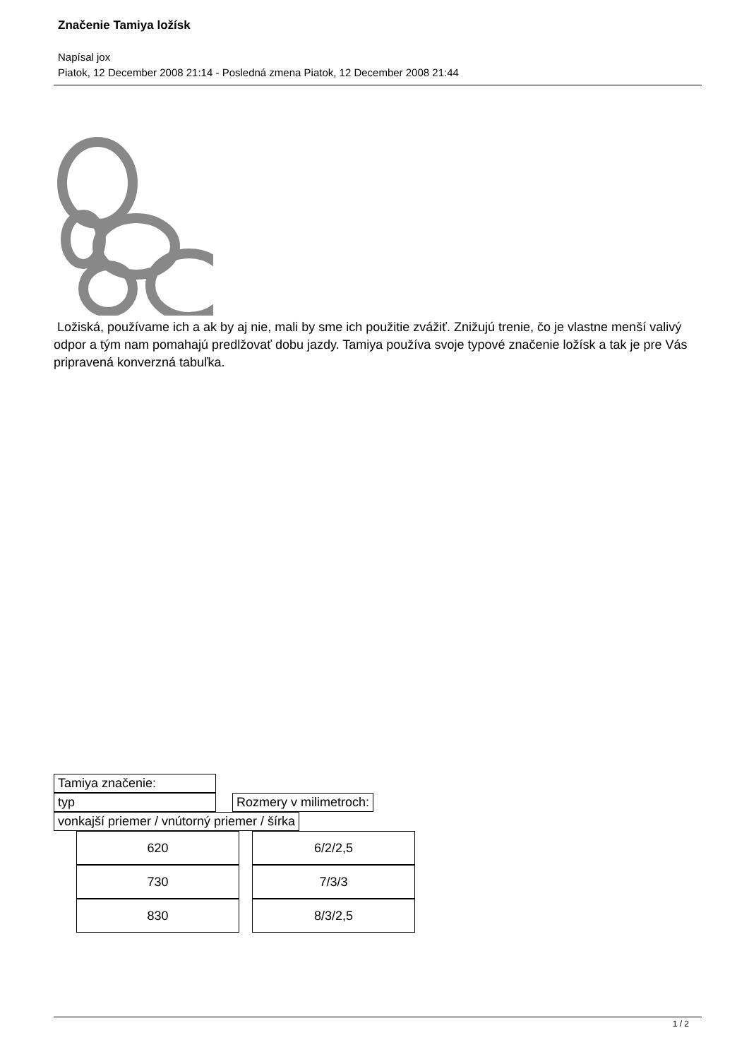Značenie Tamiya ložísk
Napísal jox
Piatok, 12 December 2008 21:14 - Posledná zmena Piatok, 12 December 2008 21:44
Ložiská, používame ich a ak by aj nie, mali by sme ich použitie zvážiť. Znižujú trenie, čo je vlastne menší valivý odpor a tým nam pomahajú predlžovať dobu jazdy. Tamiya používa svoje typové značenie ložísk a tak je pre Vás pripravená konverzná tabuľka.
Tamiya značenie:
typ Rozmery v milimetroch:
vonkajší priemer / vnútorný priemer / šírka
| 620 | 6/2/2,5 |
| 730 | 7/3/3 |
| 830 | 8/3/2,5 |
1 / 2